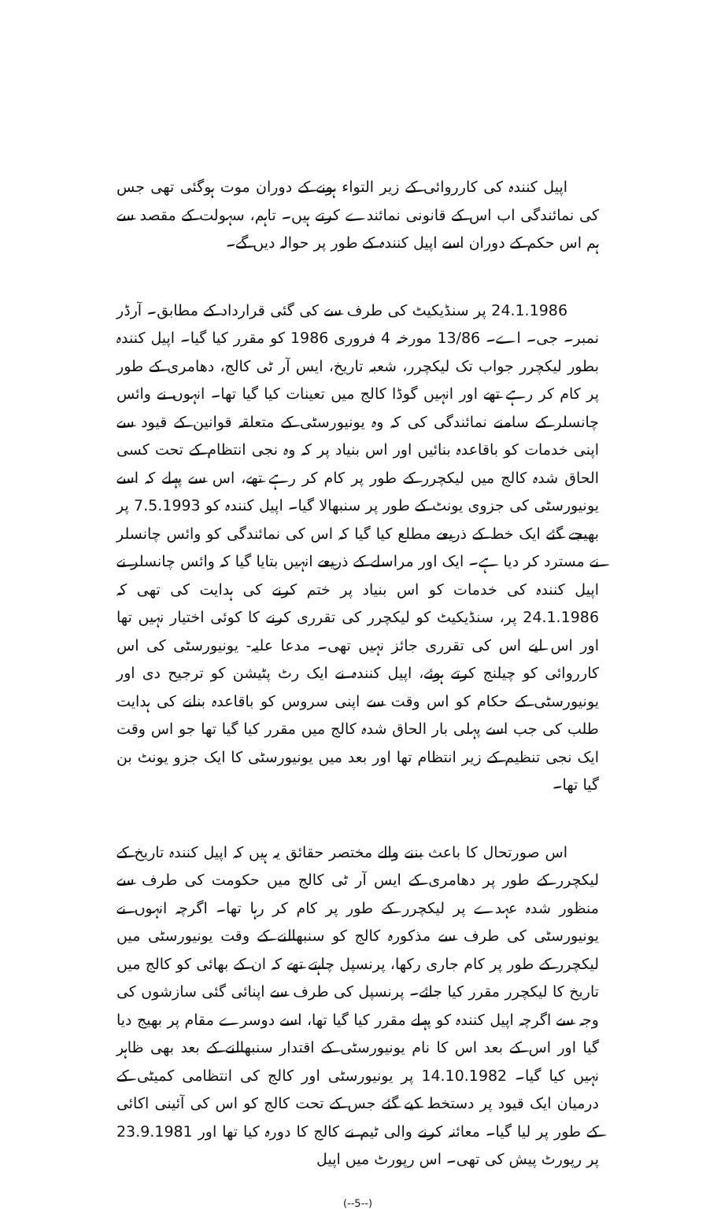اپیل کنندہ کی کارروائی کے زیر التواء ہونے کے دوران موت ہوگئی تھی جس کی نمائندگی اب اس کے قانونی نمائندے کرتے ہیں۔ تاہم، سہولت کے مقصد سے ہم اس حکم کے دوران اسے اپیل کنندہ کے طور پر حوالہ دیں گے۔
24.1.1986 پر سنڈیکیٹ کی طرف سے کی گئی قرارداد کے مطابق۔ آرڈر نمبر۔ جی۔ اے۔ 13/86 مورخہ 4 فروری 1986 کو مقرر کیا گیا۔ اپیل کنندہ بطور لیکچرر جواب تک لیکچرر، شعبہ تاریخ، ایس آر ٹی کالج، دھامری کے طور پر کام کر رہے تھے اور انہیں گوڈا کالج میں تعینات کیا گیا تھا۔ انہوں نے وائس چانسلر کے سامنے نمائندگی کی کہ وہ یونیورسٹی کے متعلقہ قوانین کے قیود سے اپنی خدمات کو باقاعدہ بنائیں اور اس بنیاد پر کہ وہ نجی انتظام کے تحت کسی الحاق شدہ کالج میں لیکچرر کے طور پر کام کر رہے تھے، اس سے پہلے کہ اسے یونیورسٹی کی جزوی یونٹ کے طور پر سنبھالا گیا۔ اپیل کنندہ کو 7.5.1993 پر بھیجے گئے ایک خط کے ذریعے مطلع کیا گیا کہ اس کی نمائندگی کو وائس چانسلر نے مسترد کر دیا ہے۔ ایک اور مراسلے کے ذریعے انہیں بتایا گیا کہ وائس چانسلر نے اپیل کنندہ کی خدمات کو اس بنیاد پر ختم کرنے کی ہدایت کی تھی کہ 24.1.1986 پر، سنڈیکیٹ کو لیکچرر کی تقرری کرنے کا کوئی اختیار نہیں تھا اور اس لیے اس کی تقرری جائز نہیں تھی۔ مدعا علیہ- یونیورسٹی کی اس کارروائی کو چیلنج کرتے ہوئے، اپیل کنندہ نے ایک رٹ پٹیشن کو ترجیح دی اور یونیورسٹی کے حکام کو اس وقت سے اپنی سروس کو باقاعدہ بنانے کی ہدایت طلب کی جب اسے پہلی بار الحاق شدہ کالج میں مقرر کیا گیا تھا جو اس وقت ایک نجی تنظیم کے زیر انتظام تھا اور بعد میں یونیورسٹی کا ایک جزو یونٹ بن گیا تھا۔
اس صورتحال کا باعث بننے والے مختصر حقائق یہ ہیں کہ اپیل کنندہ تاریخ کے لیکچرر کے طور پر دھامری کے ایس آر ٹی کالج میں حکومت کی طرف سے منظور شدہ عہدے پر لیکچرر کے طور پر کام کر رہا تھا۔ اگرچہ انہوں نے یونیورسٹی کی طرف سے مذکورہ کالج کو سنبھالنے کے وقت یونیورسٹی میں لیکچرر کے طور پر کام جاری رکھا، پرنسپل چاہتے تھے کہ ان کے بھائی کو کالج میں تاریخ کا لیکچرر مقرر کیا جائے۔ پرنسپل کی طرف سے اپنائی گئی سازشوں کی وجہ سے اگرچہ اپیل کنندہ کو پہلے مقرر کیا گیا تھا، اسے دوسرے مقام پر بھیج دیا گیا اور اس کے بعد اس کا نام یونیورسٹی کے اقتدار سنبھالنے کے بعد بھی ظاہر نہیں کیا گیا۔ 14.10.1982 پر یونیورسٹی اور کالج کی انتظامی کمیٹی کے درمیان ایک قیود پر دستخط کیے گئے جس کے تحت کالج کو اس کی آئینی اکائی کے طور پر لیا گیا۔ معائنہ کرنے والی ٹیم نے کالج کا دورہ کیا تھا اور 23.9.1981 پر رپورٹ پیش کی تھی۔ اس رپورٹ میں اپیل
(--5--)